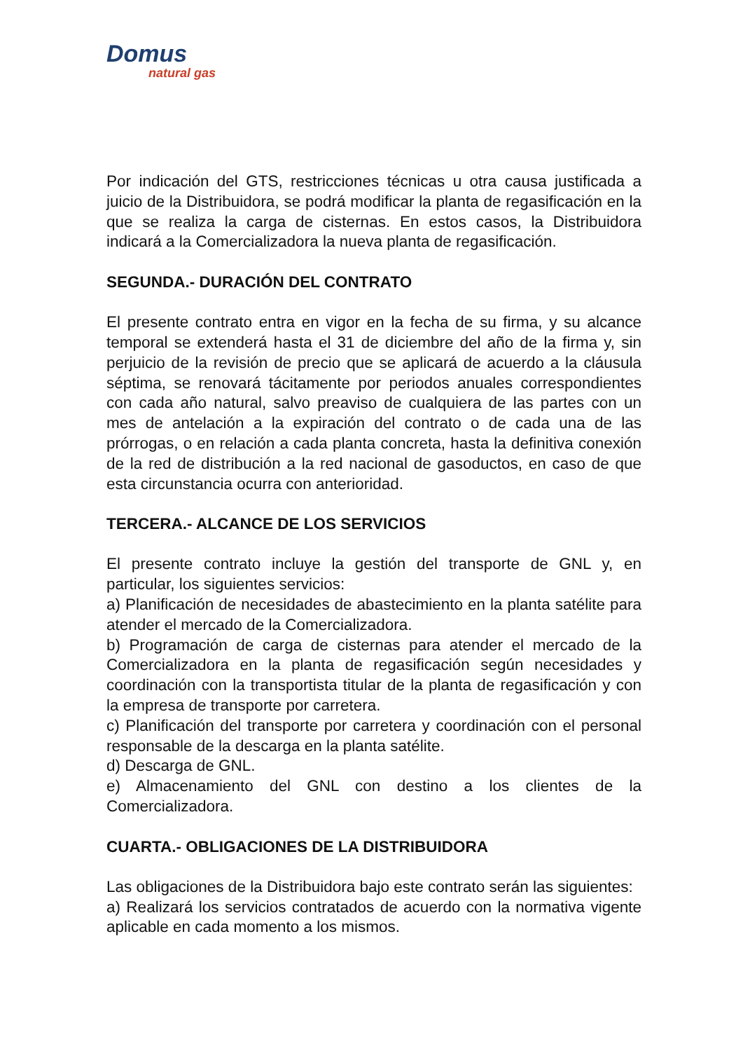Domus
natural gas
Por indicación del GTS, restricciones técnicas u otra causa justificada a juicio de la Distribuidora, se podrá modificar la planta de regasificación en la que se realiza la carga de cisternas. En estos casos, la Distribuidora indicará a la Comercializadora la nueva planta de regasificación.
SEGUNDA.- DURACIÓN DEL CONTRATO
El presente contrato entra en vigor en la fecha de su firma, y su alcance temporal se extenderá hasta el 31 de diciembre del año de la firma y, sin perjuicio de la revisión de precio que se aplicará de acuerdo a la cláusula séptima, se renovará tácitamente por periodos anuales correspondientes con cada año natural, salvo preaviso de cualquiera de las partes con un mes de antelación a la expiración del contrato o de cada una de las prórrogas, o en relación a cada planta concreta, hasta la definitiva conexión de la red de distribución a la red nacional de gasoductos, en caso de que esta circunstancia ocurra con anterioridad.
TERCERA.- ALCANCE DE LOS SERVICIOS
El presente contrato incluye la gestión del transporte de GNL y, en particular, los siguientes servicios:
a) Planificación de necesidades de abastecimiento en la planta satélite para atender el mercado de la Comercializadora.
b) Programación de carga de cisternas para atender el mercado de la Comercializadora en la planta de regasificación según necesidades y coordinación con la transportista titular de la planta de regasificación y con la empresa de transporte por carretera.
c) Planificación del transporte por carretera y coordinación con el personal responsable de la descarga en la planta satélite.
d) Descarga de GNL.
e) Almacenamiento del GNL con destino a los clientes de la Comercializadora.
CUARTA.- OBLIGACIONES DE LA DISTRIBUIDORA
Las obligaciones de la Distribuidora bajo este contrato serán las siguientes:
a) Realizará los servicios contratados de acuerdo con la normativa vigente aplicable en cada momento a los mismos.